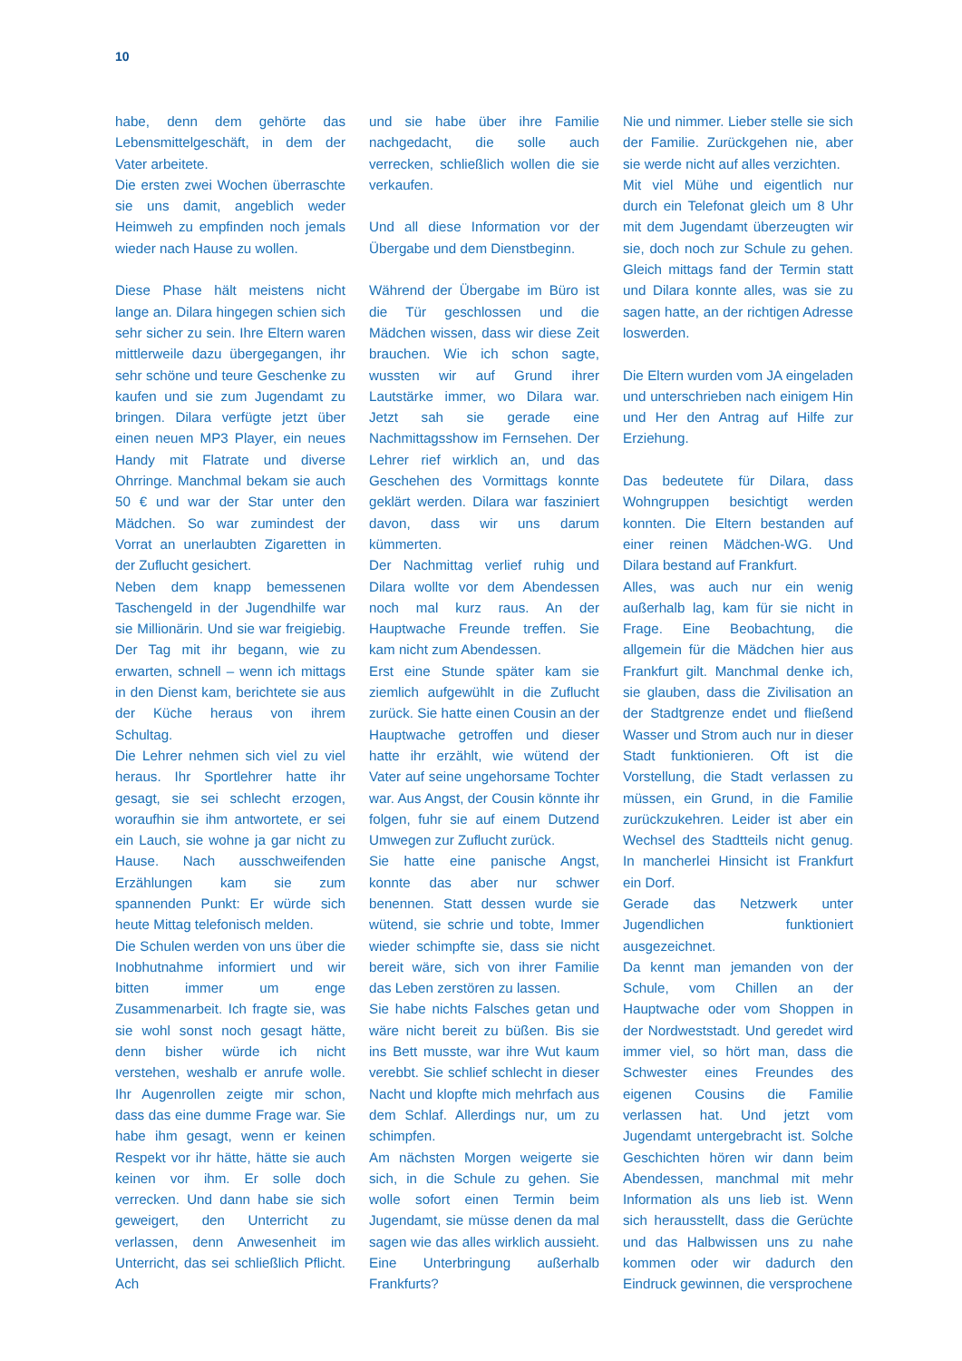10
habe, denn dem gehörte das Lebensmittelgeschäft, in dem der Vater arbeitete.
Die ersten zwei Wochen überraschte sie uns damit, angeblich weder Heimweh zu empfinden noch jemals wieder nach Hause zu wollen.
Diese Phase hält meistens nicht lange an. Dilara hingegen schien sich sehr sicher zu sein. Ihre Eltern waren mittlerweile dazu übergegangen, ihr sehr schöne und teure Geschenke zu kaufen und sie zum Jugendamt zu bringen. Dilara verfügte jetzt über einen neuen MP3 Player, ein neues Handy mit Flatrate und diverse Ohrringe. Manchmal bekam sie auch 50 € und war der Star unter den Mädchen. So war zumindest der Vorrat an unerlaubten Zigaretten in der Zuflucht gesichert.
Neben dem knapp bemessenen Taschengeld in der Jugendhilfe war sie Millionärin. Und sie war freigiebig. Der Tag mit ihr begann, wie zu erwarten, schnell – wenn ich mittags in den Dienst kam, berichtete sie aus der Küche heraus von ihrem Schultag.
Die Lehrer nehmen sich viel zu viel heraus. Ihr Sportlehrer hatte ihr gesagt, sie sei schlecht erzogen, woraufhin sie ihm antwortete, er sei ein Lauch, sie wohne ja gar nicht zu Hause. Nach ausschweifenden Erzählungen kam sie zum spannenden Punkt: Er würde sich heute Mittag telefonisch melden.
Die Schulen werden von uns über die Inobhutnahme informiert und wir bitten immer um enge Zusammenarbeit. Ich fragte sie, was sie wohl sonst noch gesagt hätte, denn bisher würde ich nicht verstehen, weshalb er anrufe wolle. Ihr Augenrollen zeigte mir schon, dass das eine dumme Frage war. Sie habe ihm gesagt, wenn er keinen Respekt vor ihr hätte, hätte sie auch keinen vor ihm. Er solle doch verrecken. Und dann habe sie sich geweigert, den Unterricht zu verlassen, denn Anwesenheit im Unterricht, das sei schließlich Pflicht. Ach
und sie habe über ihre Familie nachgedacht, die solle auch verrecken, schließlich wollen die sie verkaufen.
Und all diese Information vor der Übergabe und dem Dienstbeginn.
Während der Übergabe im Büro ist die Tür geschlossen und die Mädchen wissen, dass wir diese Zeit brauchen. Wie ich schon sagte, wussten wir auf Grund ihrer Lautstärke immer, wo Dilara war. Jetzt sah sie gerade eine Nachmittagsshow im Fernsehen. Der Lehrer rief wirklich an, und das Geschehen des Vormittags konnte geklärt werden. Dilara war fasziniert davon, dass wir uns darum kümmerten.
Der Nachmittag verlief ruhig und Dilara wollte vor dem Abendessen noch mal kurz raus. An der Hauptwache Freunde treffen. Sie kam nicht zum Abendessen.
Erst eine Stunde später kam sie ziemlich aufgewühlt in die Zuflucht zurück. Sie hatte einen Cousin an der Hauptwache getroffen und dieser hatte ihr erzählt, wie wütend der Vater auf seine ungehorsame Tochter war. Aus Angst, der Cousin könnte ihr folgen, fuhr sie auf einem Dutzend Umwegen zur Zuflucht zurück.
Sie hatte eine panische Angst, konnte das aber nur schwer benennen. Statt dessen wurde sie wütend, sie schrie und tobte, Immer wieder schimpfte sie, dass sie nicht bereit wäre, sich von ihrer Familie das Leben zerstören zu lassen.
Sie habe nichts Falsches getan und wäre nicht bereit zu büßen. Bis sie ins Bett musste, war ihre Wut kaum verebbt. Sie schlief schlecht in dieser Nacht und klopfte mich mehrfach aus dem Schlaf. Allerdings nur, um zu schimpfen.
Am nächsten Morgen weigerte sie sich, in die Schule zu gehen. Sie wolle sofort einen Termin beim Jugendamt, sie müsse denen da mal sagen wie das alles wirklich aussieht. Eine Unterbringung außerhalb Frankfurts?
Nie und nimmer. Lieber stelle sie sich der Familie. Zurückgehen nie, aber sie werde nicht auf alles verzichten.
Mit viel Mühe und eigentlich nur durch ein Telefonat gleich um 8 Uhr mit dem Jugendamt überzeugten wir sie, doch noch zur Schule zu gehen. Gleich mittags fand der Termin statt und Dilara konnte alles, was sie zu sagen hatte, an der richtigen Adresse loswerden.
Die Eltern wurden vom JA eingeladen und unterschrieben nach einigem Hin und Her den Antrag auf Hilfe zur Erziehung.
Das bedeutete für Dilara, dass Wohngruppen besichtigt werden konnten. Die Eltern bestanden auf einer reinen Mädchen-WG. Und Dilara bestand auf Frankfurt.
Alles, was auch nur ein wenig außerhalb lag, kam für sie nicht in Frage. Eine Beobachtung, die allgemein für die Mädchen hier aus Frankfurt gilt. Manchmal denke ich, sie glauben, dass die Zivilisation an der Stadtgrenze endet und fließend Wasser und Strom auch nur in dieser Stadt funktionieren. Oft ist die Vorstellung, die Stadt verlassen zu müssen, ein Grund, in die Familie zurückzukehren. Leider ist aber ein Wechsel des Stadtteils nicht genug. In mancherlei Hinsicht ist Frankfurt ein Dorf.
Gerade das Netzwerk unter Jugendlichen funktioniert ausgezeichnet.
Da kennt man jemanden von der Schule, vom Chillen an der Hauptwache oder vom Shoppen in der Nordweststadt. Und geredet wird immer viel, so hört man, dass die Schwester eines Freundes des eigenen Cousins die Familie verlassen hat. Und jetzt vom Jugendamt untergebracht ist. Solche Geschichten hören wir dann beim Abendessen, manchmal mit mehr Information als uns lieb ist. Wenn sich herausstellt, dass die Gerüchte und das Halbwissen uns zu nahe kommen oder wir dadurch den Eindruck gewinnen, die versprochene